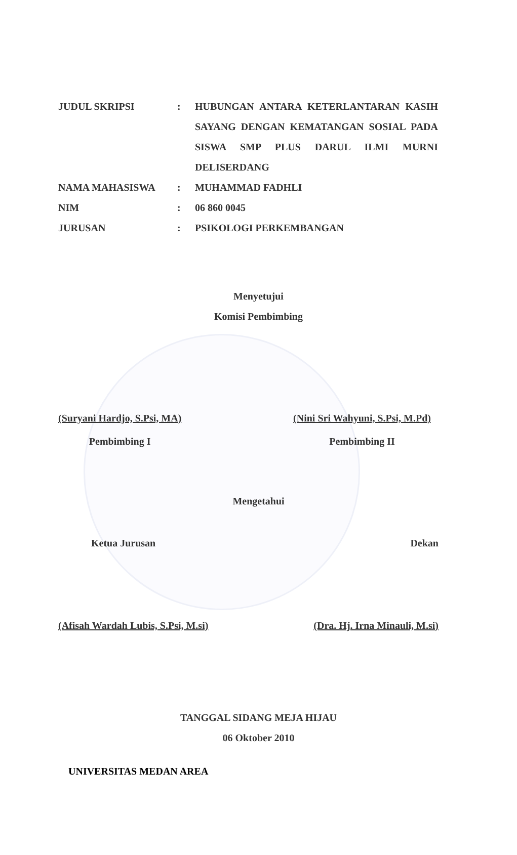| JUDUL SKRIPSI | : | HUBUNGAN ANTARA KETERLANTARAN KASIH SAYANG DENGAN KEMATANGAN SOSIAL PADA SISWA SMP PLUS DARUL ILMI MURNI DELISERDANG |
| NAMA MAHASISWA | : | MUHAMMAD FADHLI |
| NIM | : | 06 860 0045 |
| JURUSAN | : | PSIKOLOGI PERKEMBANGAN |
Menyetujui
Komisi Pembimbing
(Suryani Hardjo, S.Psi, MA)
Pembimbing I
(Nini Sri Wahyuni, S.Psi, M.Pd)
Pembimbing II
Mengetahui
Ketua Jurusan Dekan
(Afisah Wardah Lubis, S.Psi, M.si) (Dra. Hj. Irna Minauli, M.si)
TANGGAL SIDANG MEJA HIJAU
06 Oktober 2010
UNIVERSITAS MEDAN AREA